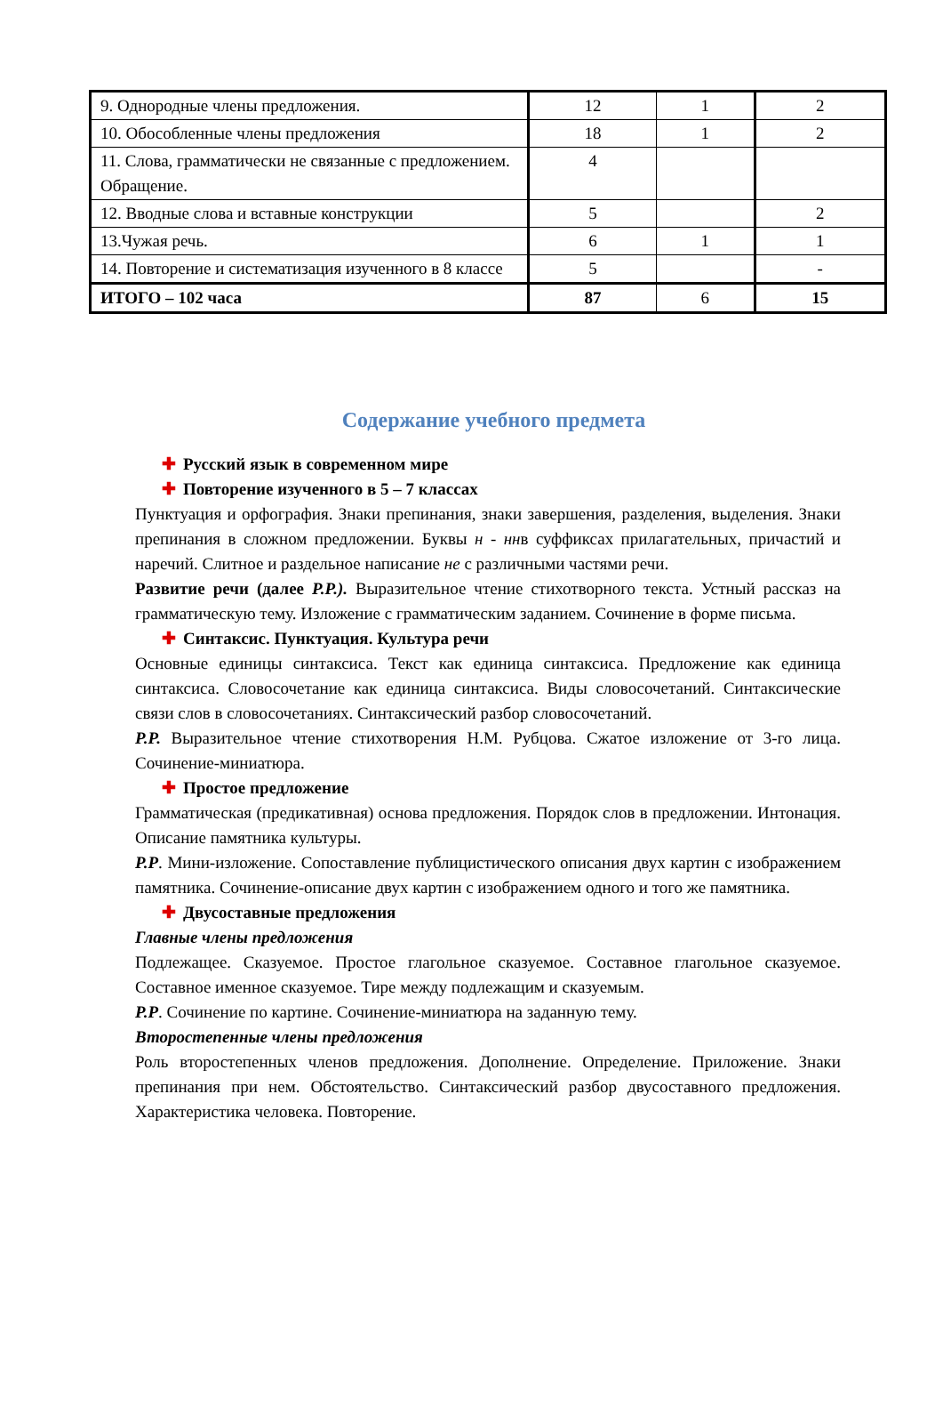| 9. Однородные члены предложения. | 12 | 1 | 2 |
| 10. Обособленные члены предложения | 18 | 1 | 2 |
| 11. Слова, грамматически не связанные с предложением. Обращение. | 4 | | |
| 12. Вводные слова и вставные конструкции | 5 | | 2 |
| 13.Чужая речь. | 6 | 1 | 1 |
| 14. Повторение и систематизация изученного в 8 классе | 5 | | - |
| ИТОГО – 102 часа | 87 | 6 | 15 |
Содержание учебного предмета
✚ Русский язык в современном мире
✚ Повторение изученного в 5 – 7 классах
Пунктуация и орфография. Знаки препинания, знаки завершения, разделения, выделения. Знаки препинания в сложном предложении. Буквы н - ннв суффиксах прилагательных, причастий и наречий. Слитное и раздельное написание не с различными частями речи.
Развитие речи (далее Р.Р.). Выразительное чтение стихотворного текста. Устный рассказ на грамматическую тему. Изложение с грамматическим заданием. Сочинение в форме письма.
✚ Синтаксис. Пунктуация. Культура речи
Основные единицы синтаксиса. Текст как единица синтаксиса. Предложение как единица синтаксиса. Словосочетание как единица синтаксиса. Виды словосочетаний. Синтаксические связи слов в словосочетаниях. Синтаксический разбор словосочетаний.
Р.Р. Выразительное чтение стихотворения Н.М. Рубцова. Сжатое изложение от 3-го лица. Сочинение-миниатюра.
✚ Простое предложение
Грамматическая (предикативная) основа предложения. Порядок слов в предложении. Интонация. Описание памятника культуры.
Р.Р. Мини-изложение. Сопоставление публицистического описания двух картин с изображением памятника. Сочинение-описание двух картин с изображением одного и того же памятника.
✚ Двусоставные предложения
Главные члены предложения
Подлежащее. Сказуемое. Простое глагольное сказуемое. Составное глагольное сказуемое. Составное именное сказуемое. Тире между подлежащим и сказуемым.
Р.Р. Сочинение по картине. Сочинение-миниатюра на заданную тему.
Второстепенные члены предложения
Роль второстепенных членов предложения. Дополнение. Определение. Приложение. Знаки препинания при нем. Обстоятельство. Синтаксический разбор двусоставного предложения. Характеристика человека. Повторение.